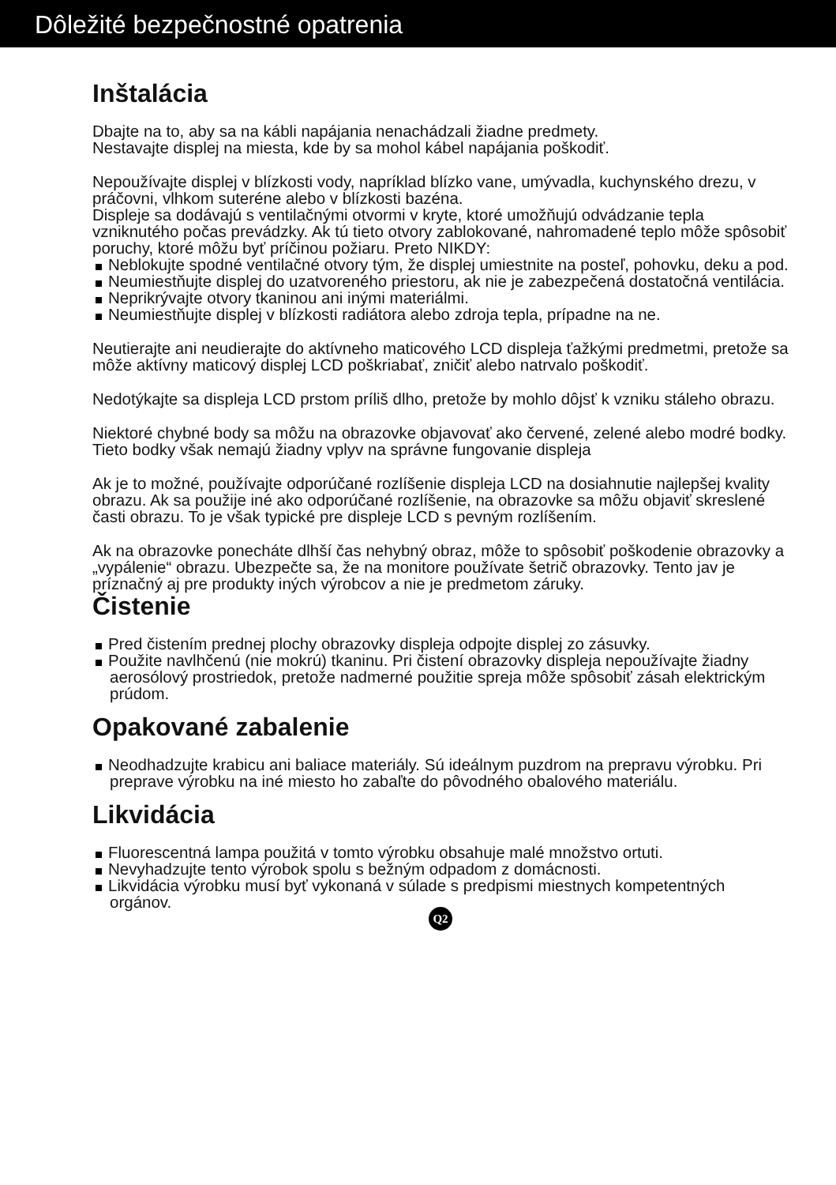Dôležité bezpečnostné opatrenia
Inštalácia
Dbajte na to, aby sa na kábli napájania nenachádzali žiadne predmety.
Nestavajte displej na miesta, kde by sa mohol kábel napájania poškodiť.
Nepoužívajte displej v blízkosti vody, napríklad blízko vane, umývadla, kuchynského drezu, v práčovni, vlhkom suteréne alebo v blízkosti bazéna.
Displeje sa dodávajú s ventilačnými otvormi v kryte, ktoré umožňujú odvádzanie tepla vzniknutého počas prevádzky. Ak tú tieto otvory zablokované, nahromadené teplo môže spôsobiť poruchy, ktoré môžu byť príčinou požiaru. Preto NIKDY:
Neblokujte spodné ventilačné otvory tým, že displej umiestnite na posteľ, pohovku, deku a pod.
Neumiestňujte displej do uzatvoreného priestoru, ak nie je zabezpečená dostatočná ventilácia.
Neprikrývajte otvory tkaninou ani inými materiálmi.
Neumiestňujte displej v blízkosti radiátora alebo zdroja tepla, prípadne na ne.
Neutierajte ani neudierajte do aktívneho maticového LCD displeja ťažkými predmetmi, pretože sa môže aktívny maticový displej LCD poškriabať, zničiť alebo natrvalo poškodiť.
Nedotýkajte sa displeja LCD prstom príliš dlho, pretože by mohlo dôjsť k vzniku stáleho obrazu.
Niektoré chybné body sa môžu na obrazovke objavovať ako červené, zelené alebo modré bodky.
Tieto bodky však nemajú žiadny vplyv na správne fungovanie displeja
Ak je to možné, používajte odporúčané rozlíšenie displeja LCD na dosiahnutie najlepšej kvality obrazu. Ak sa použije iné ako odporúčané rozlíšenie, na obrazovke sa môžu objaviť skreslené časti obrazu. To je však typické pre displeje LCD s pevným rozlíšením.
Ak na obrazovke ponecháte dlhší čas nehybný obraz, môže to spôsobiť poškodenie obrazovky a „vypálenie“ obrazu. Ubezpečte sa, že na monitore používate šetrič obrazovky. Tento jav je príznačný aj pre produkty iných výrobcov a nie je predmetom záruky.
Čistenie
Pred čistením prednej plochy obrazovky displeja odpojte displej zo zásuvky.
Použite navlhčenú (nie mokrú) tkaninu. Pri čistení obrazovky displeja nepoužívajte žiadny aerosólový prostriedok, pretože nadmerné použitie spreja môže spôsobiť zásah elektrickým prúdom.
Opakované zabalenie
Neodhadzujte krabicu ani baliace materiály. Sú ideálnym puzdrom na prepravu výrobku. Pri preprave výrobku na iné miesto ho zabaľte do pôvodného obalového materiálu.
Likvidácia
Fluorescentná lampa použitá v tomto výrobku obsahuje malé množstvo ortuti.
Nevyhadzujte tento výrobok spolu s bežným odpadom z domácnosti.
Likvidácia výrobku musí byť vykonaná v súlade s predpismi miestnych kompetentných orgánov.
Q2